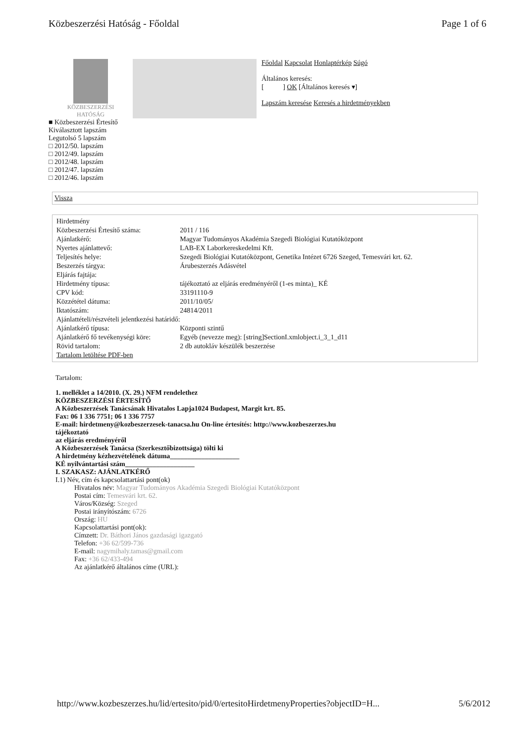Közbeszerzési Hatóság - Főoldal Page 1 of 6
KÖZBESZERZÉSI
HATÓSÁG
Főoldal Kapcsolat Honlaptérkép Súgó
Általános keresés:
[ ] OK [Általános keresés ▾]
Lapszám keresése Keresés a hirdetményekben
■ Közbeszerzési Értesítő
Kiválasztott lapszám
Legutolsó 5 lapszám
□ 2012/50. lapszám
□ 2012/49. lapszám
□ 2012/48. lapszám
□ 2012/47. lapszám
□ 2012/46. lapszám
Vissza
| Hirdetmény | |
| Közbeszerzési Értesítő száma: | 2011 / 116 |
| Ajánlatkérő: | Magyar Tudományos Akadémia Szegedi Biológiai Kutatóközpont |
| Nyertes ajánlattevő: | LAB-EX Laborkereskedelmi Kft. |
| Teljesítés helye: | Szegedi Biológiai Kutatóközpont, Genetika Intézet 6726 Szeged, Temesvári krt. 62. |
| Beszerzés tárgya: | Árubeszerzés Adásvétel |
| Eljárás fajtája: | |
| Hirdetmény típusa: | tájékoztató az eljárás eredményéről (1-es minta)_ KÉ |
| CPV kód: | 33191110-9 |
| Közzététel dátuma: | 2011/10/05/ |
| Iktatószám: | 24814/2011 |
| Ajánlattételi/részvételi jelentkezési határidő: | |
| Ajánlatkérő típusa: | Központi szintű |
| Ajánlatkérő fő tevékenységi köre: | Egyéb (nevezze meg): [string]SectionI.xmlobject.i_3_1_d11 |
| Rövid tartalom: | 2 db autokláv készülék beszerzése |
| Tartalom letöltése PDF-ben | |
Tartalom:
1. melléklet a 14/2010. (X. 29.) NFM rendelethez
KÖZBESZERZÉSI ÉRTESÍTŐ
A Közbeszerzések Tanácsának Hivatalos Lapja1024 Budapest, Margit krt. 85.
Fax: 06 1 336 7751; 06 1 336 7757
E-mail: hirdetmeny@kozbeszerzesek-tanacsa.hu On-line értesítés: http://www.kozbeszerzes.hu
tájékoztató
az eljárás eredményéről
A Közbeszerzések Tanácsa (Szerkesztőbizottsága) tölti ki
A hirdetmény kézhezvételének dátuma____________________
KÉ nyilvántartási szám____________________
I. SZAKASZ: AJÁNLATKÉRŐ
I.1) Név, cím és kapcsolattartási pont(ok)
Hivatalos név: Magyar Tudományos Akadémia Szegedi Biológiai Kutatóközpont
Postai cím: Temesvári krt. 62.
Város/Község: Szeged
Postai irányítószám: 6726
Ország: HU
Kapcsolattartási pont(ok):
Címzett: Dr. Báthori János gazdasági igazgató
Telefon: +36 62/599-736
E-mail: nagymihaly.tamas@gmail.com
Fax: +36 62/433-494
Az ajánlatkérő általános címe (URL):
http://www.kozbeszerzes.hu/lid/ertesito/pid/0/ertesitoHirdetmenyProperties?objectID=H... 5/6/2012